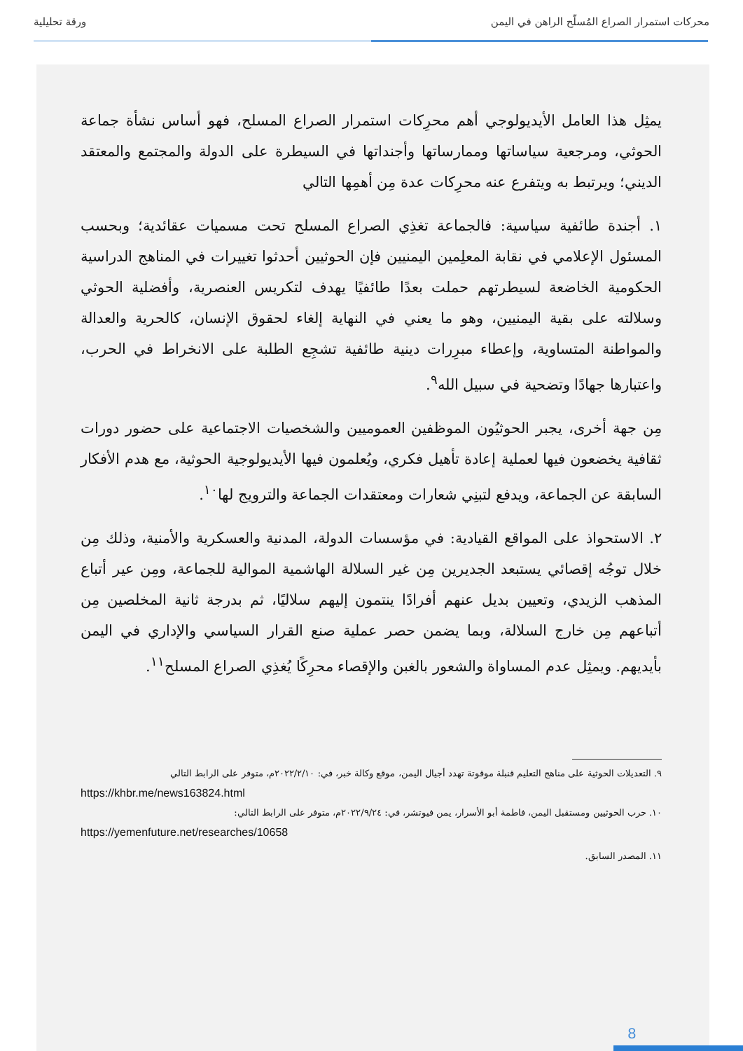محركات استمرار الصراع المُسلّح الراهن في اليمن ورقة تحليلية
يمثِل هذا العامل الأيديولوجي أهم محرِكات استمرار الصراع المسلح، فهو أساس نشأة جماعة الحوثي، ومرجعية سياساتها وممارساتها وأجنداتها في السيطرة على الدولة والمجتمع والمعتقد الديني؛ ويرتبط به ويتفرع عنه محرِكات عدة مِن أهمِها التالي
١. أجندة طائفية سياسية: فالجماعة تغذِي الصراع المسلح تحت مسميات عقائدية؛ وبحسب المسئول الإعلامي في نقابة المعلِمين اليمنيين فإن الحوثيين أحدثوا تغييرات في المناهج الدراسية الحكومية الخاضعة لسيطرتهم حملت بعدًا طائفيًا يهدف لتكريس العنصرية، وأفضلية الحوثي وسلالته على بقية اليمنيين، وهو ما يعني في النهاية إلغاء لحقوق الإنسان، كالحرية والعدالة والمواطنة المتساوية، وإعطاء مبرِرات دينية طائفية تشجِع الطلبة على الانخراط في الحرب، واعتبارها جهادًا وتضحية في سبيل الله<sup>٩</sup>.
مِن جهة أخرى، يجبر الحوثيُون الموظفين العموميين والشخصيات الاجتماعية على حضور دورات ثقافية يخضعون فيها لعملية إعادة تأهيل فكري، ويُعلمون فيها الأيديولوجية الحوثية، مع هدم الأفكار السابقة عن الجماعة، ويدفع لتبنِي شعارات ومعتقدات الجماعة والترويج لها<sup>١٠</sup>.
٢. الاستحواذ على المواقع القيادية: في مؤسسات الدولة، المدنية والعسكرية والأمنية، وذلك مِن خلال توجُه إقصائي يستبعد الجديرين مِن غير السلالة الهاشمية الموالية للجماعة، ومِن عير أتباع المذهب الزيدي، وتعيين بديل عنهم أفرادًا ينتمون إليهم سلاليًا، ثم بدرجة ثانية المخلصين مِن أتباعهم مِن خارج السلالة، وبما يضمن حصر عملية صنع القرار السياسي والإداري في اليمن بأيديهم. ويمثِل عدم المساواة والشعور بالغبن والإقصاء محرِكًا يُغذِي الصراع المسلح<sup>١١</sup>.
٩. التعديلات الحوثية على مناهج التعليم قنبلة موقوتة تهدد أجيال اليمن، موقع وكالة خبر، في: ٢٠٢٢/٢/١٠م، متوفر على الرابط التالي
https://khbr.me/news163824.html
١٠. حرب الحوثيين ومستقبل اليمن، فاطمة أبو الأسرار، يمن فيوتشر، في: ٢٠٢٢/٩/٢٤م، متوفر على الرابط التالي:
https://yemenfuture.net/researches/10658
١١. المصدر السابق.
8